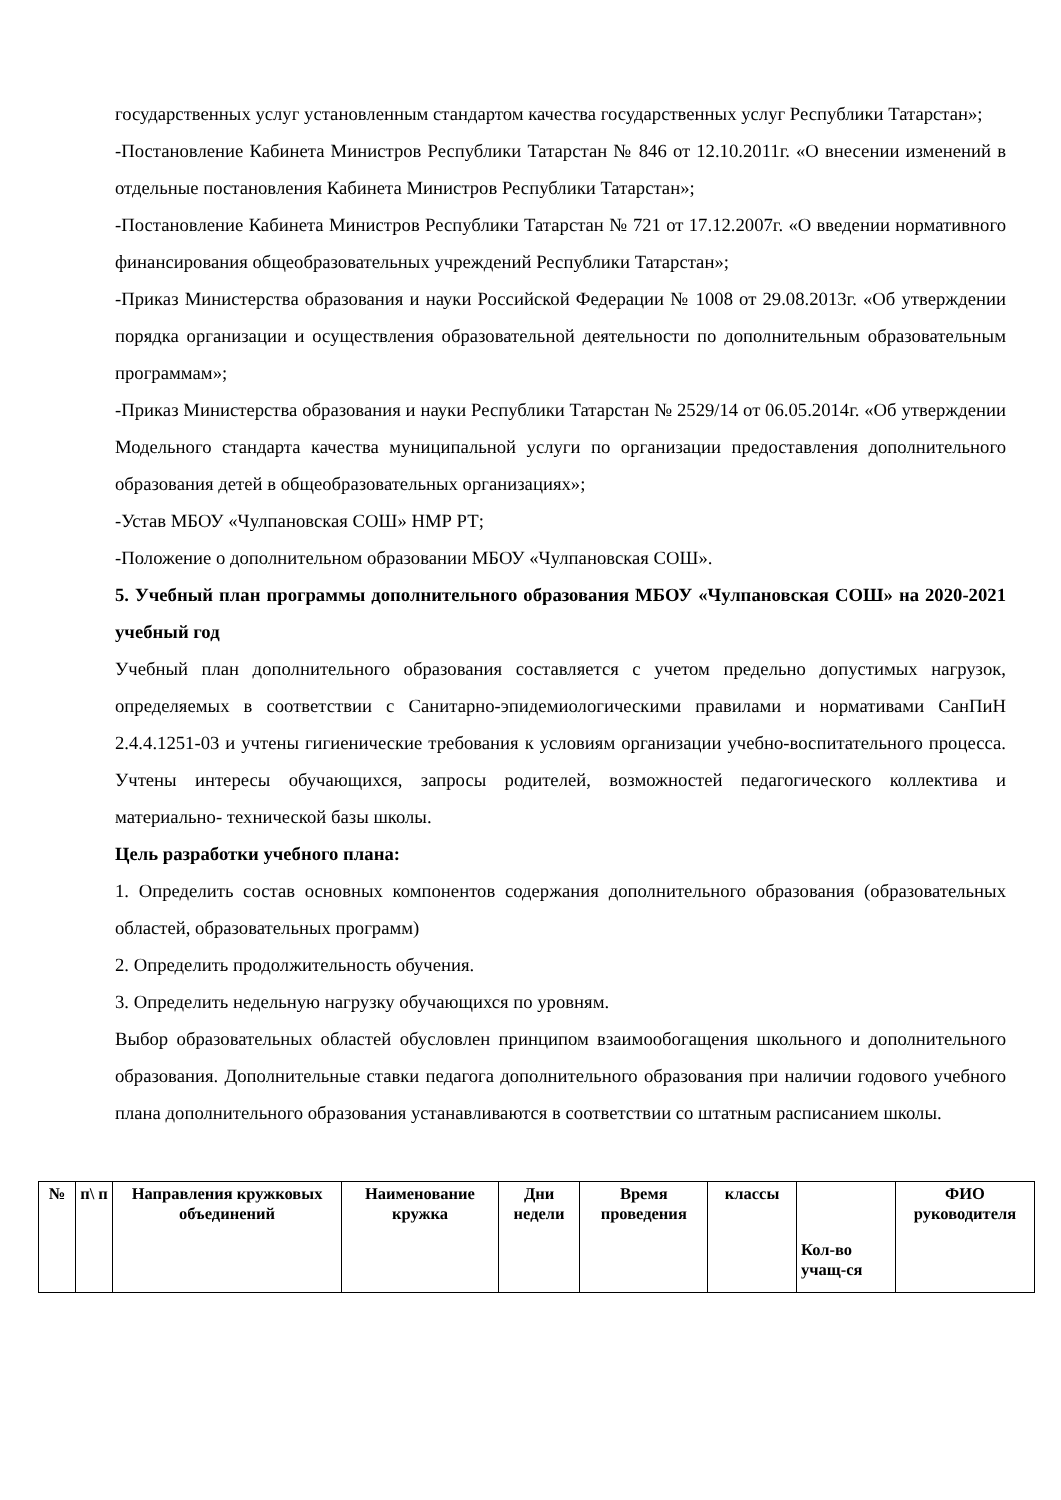государственных услуг установленным стандартом качества государственных услуг Республики Татарстан»;
-Постановление Кабинета Министров Республики Татарстан № 846 от 12.10.2011г. «О внесении изменений в отдельные постановления Кабинета Министров Республики Татарстан»;
-Постановление Кабинета Министров Республики Татарстан № 721 от 17.12.2007г. «О введении нормативного финансирования общеобразовательных учреждений Республики Татарстан»;
-Приказ Министерства образования и науки Российской Федерации № 1008 от 29.08.2013г. «Об утверждении порядка организации и осуществления образовательной деятельности по дополнительным образовательным программам»;
-Приказ Министерства образования и науки Республики Татарстан № 2529/14 от 06.05.2014г. «Об утверждении Модельного стандарта качества муниципальной услуги по организации предоставления дополнительного образования детей в общеобразовательных организациях»;
-Устав МБОУ «Чулпановская СОШ» НМР РТ;
-Положение о дополнительном образовании МБОУ «Чулпановская СОШ».
5. Учебный план программы дополнительного образования МБОУ «Чулпановская СОШ» на 2020-2021 учебный год
Учебный план дополнительного образования составляется с учетом предельно допустимых нагрузок, определяемых в соответствии с Санитарно-эпидемиологическими правилами и нормативами СанПиН 2.4.4.1251-03 и учтены гигиенические требования к условиям организации учебно-воспитательного процесса. Учтены интересы обучающихся, запросы родителей, возможностей педагогического коллектива и материально- технической базы школы.
Цель разработки учебного плана:
1. Определить состав основных компонентов содержания дополнительного образования (образовательных областей, образовательных программ)
2. Определить продолжительность обучения.
3. Определить недельную нагрузку обучающихся по уровням.
Выбор образовательных областей обусловлен принципом взаимообогащения школьного и дополнительного образования. Дополнительные ставки педагога дополнительного образования при наличии годового учебного плана дополнительного образования устанавливаются в соответствии со штатным расписанием школы.
| № | п\ п | Направления кружковых объединений | Наименование кружка | Дни недели | Время проведения | классы | Кол-во учащ-ся | ФИО руководителя |